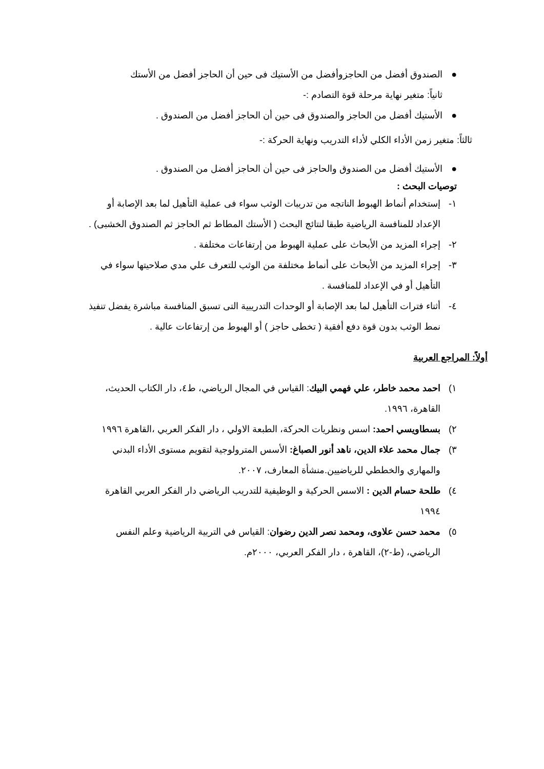●الصندوق أفضل من الحاجزوأفضل من الأستيك فى حين أن الحاجز أفضل من الأستك
ثانياً: متغير نهاية مرحلة قوة التصادم :-
●الأستيك أفضل من الحاجز والصندوق فى حين أن الحاجز أفضل من الصندوق .
ثالثاً: متغير زمن الأداء الكلي لأداء التدريب ونهاية الحركة :-
●الأستيك أفضل من الصندوق والحاجز فى حين أن الحاجز أفضل من الصندوق .
توصيات البحث :
١- إستخدام أنماط الهبوط الناتجه من تدريبات الوثب سواء فى عملية التأهيل لما بعد الإصابة أو الإعداد للمنافسة الرياضية طبقا لنتائج البحث ( الأستك المطاط ثم الحاجز ثم الصندوق الخشبى) .
٢- إجراء المزيد من الأبحاث على عملية الهبوط من إرتفاعات مختلفة .
٣- إجراء المزيد من الأبحاث على أنماط مختلفة من الوثب للتعرف علي مدي صلاحيتها سواء في التأهيل أو في الإعداد للمنافسة .
٤- أثناء فترات التأهيل لما بعد الإصابة أو الوحدات التدريبية التى تسبق المنافسة مباشرة يفضل تنفيذ نمط الوثب بدون قوة دفع أفقية ( تخطى حاجز ) أو الهبوط من إرتفاعات عالية .
أولاً: المراجع العربية
١) احمد محمد خاطر، علي فهمي البيك: القياس في المجال الرياضي، ط٤، دار الكتاب الحديث، القاهرة، ١٩٩٦.
٢) بسطاويسي احمد: اسس ونظريات الحركة، الطبعة الاولي ، دار الفكر العربي ،القاهرة ١٩٩٦
٣) جمال محمد علاء الدين، ناهد أنور الصباغ: الأسس المترولوجية لتقويم مستوى الأداء البدني والمهاري والخططي للرياضيين.منشأة المعارف، ٢٠٠٧.
٤) طلحة حسام الدين : الاسس الحركية و الوظيفية للتدريب الرياضي دار الفكر العربي القاهرة ١٩٩٤
٥) محمد حسن علاوى، ومحمد نصر الدين رضوان: القياس في التربية الرياضية وعلم النفس الرياضي، (ط-٢)، القاهرة ، دار الفكر العربي، ٢٠٠٠م.